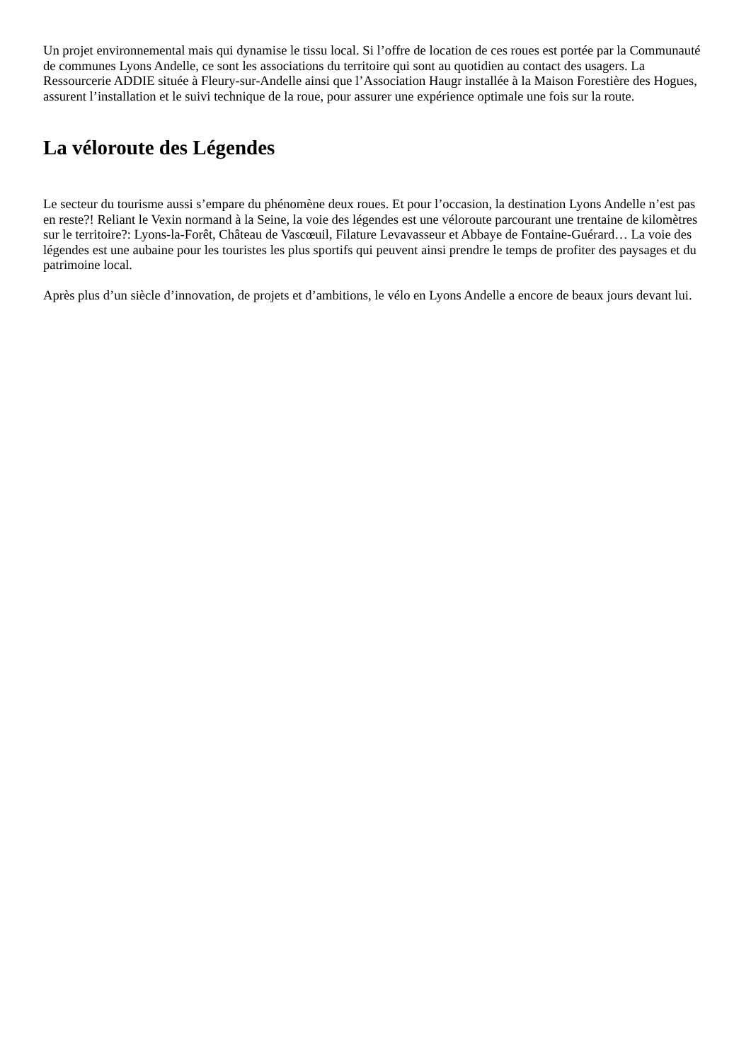Un projet environnemental mais qui dynamise le tissu local. Si l’offre de location de ces roues est portée par la Communauté de communes Lyons Andelle, ce sont les associations du territoire qui sont au quotidien au contact des usagers. La Ressourcerie ADDIE située à Fleury-sur-Andelle ainsi que l’Association Haugr installée à la Maison Forestière des Hogues, assurent l’installation et le suivi technique de la roue, pour assurer une expérience optimale une fois sur la route.
La véloroute des Légendes
Le secteur du tourisme aussi s’empare du phénomène deux roues. Et pour l’occasion, la destination Lyons Andelle n’est pas en reste?! Reliant le Vexin normand à la Seine, la voie des légendes est une véloroute parcourant une trentaine de kilomètres sur le territoire?: Lyons-la-Forêt, Château de Vascœuil, Filature Levavasseur et Abbaye de Fontaine-Guérard… La voie des légendes est une aubaine pour les touristes les plus sportifs qui peuvent ainsi prendre le temps de profiter des paysages et du patrimoine local.
Après plus d’un siècle d’innovation, de projets et d’ambitions, le vélo en Lyons Andelle a encore de beaux jours devant lui.